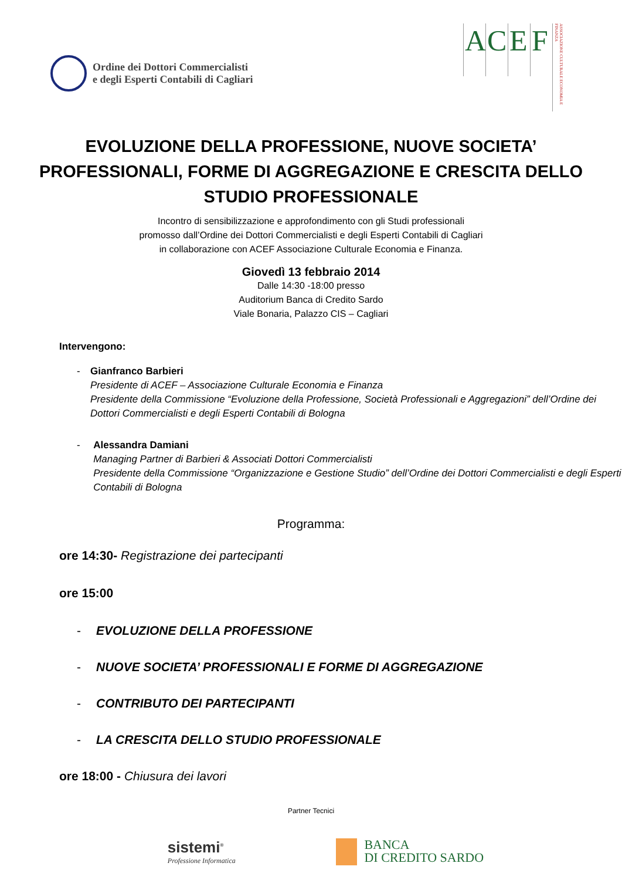Ordine dei Dottori Commercialisti
e degli Esperti Contabili di Cagliari
A C E F
ASSOCIAZIONE CULTURALE ECONOMIA E FINANZA
EVOLUZIONE DELLA PROFESSIONE, NUOVE SOCIETA’ PROFESSIONALI, FORME DI AGGREGAZIONE E CRESCITA DELLO STUDIO PROFESSIONALE
Incontro di sensibilizzazione e approfondimento con gli Studi professionali
promosso dall’Ordine dei Dottori Commercialisti e degli Esperti Contabili di Cagliari
in collaborazione con ACEF Associazione Culturale Economia e Finanza.
Giovedì 13 febbraio 2014
Dalle 14:30 -18:00 presso
Auditorium Banca di Credito Sardo
Viale Bonaria, Palazzo CIS – Cagliari
Intervengono:
- Gianfranco Barbieri
Presidente di ACEF – Associazione Culturale Economia e Finanza
Presidente della Commissione “Evoluzione della Professione, Società Professionali e Aggregazioni” dell’Ordine dei Dottori Commercialisti e degli Esperti Contabili di Bologna
- Alessandra Damiani
Managing Partner di Barbieri & Associati Dottori Commercialisti
Presidente della Commissione “Organizzazione e Gestione Studio” dell’Ordine dei Dottori Commercialisti e degli Esperti Contabili di Bologna
Programma:
ore 14:30- Registrazione dei partecipanti
ore 15:00
- EVOLUZIONE DELLA PROFESSIONE
- NUOVE SOCIETA’ PROFESSIONALI E FORME DI AGGREGAZIONE
- CONTRIBUTO DEI PARTECIPANTI
- LA CRESCITA DELLO STUDIO PROFESSIONALE
ore 18:00 - Chiusura dei lavori
Partner Tecnici
sistemi<sup>®</sup>
Professione Informatica
BANCA
DI CREDITO SARDO